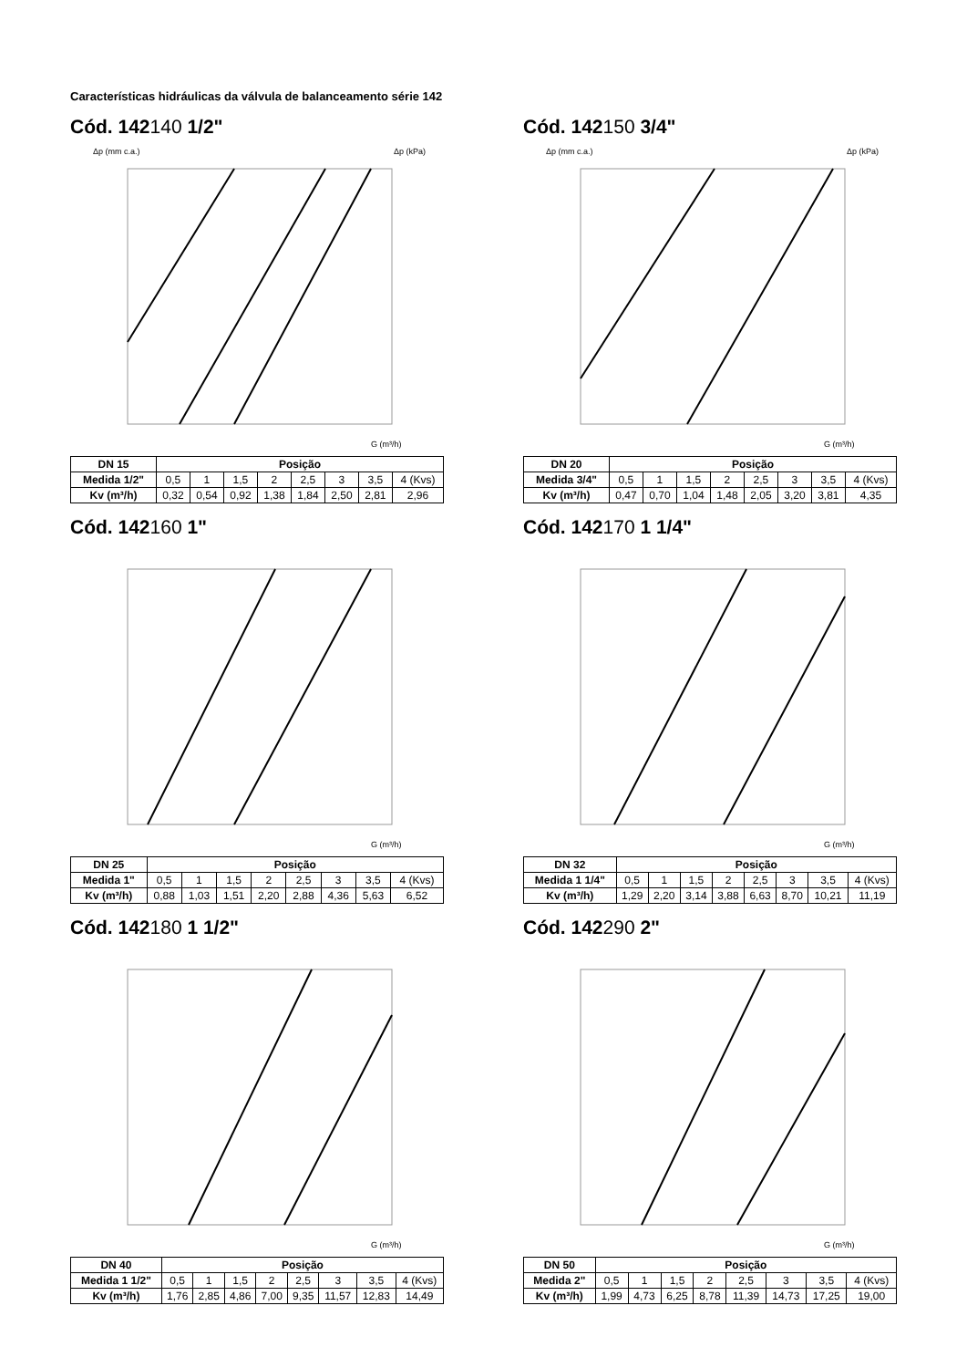Características hidráulicas da válvula de balanceamento série 142
Cód. 142140 1/2"
Δp (mm c.a.)
Δp (kPa)
G (m³/h)
| DN 15 | Posição | | | | | | | |
| --- | --- | --- | --- | --- | --- | --- | --- | --- |
| Medida 1/2" | 0,5 | 1 | 1,5 | 2 | 2,5 | 3 | 3,5 | 4 (Kvs) |
| Kv (m³/h) | 0,32 | 0,54 | 0,92 | 1,38 | 1,84 | 2,50 | 2,81 | 2,96 |
Cód. 142150 3/4"
Δp (mm c.a.)
Δp (kPa)
G (m³/h)
| DN 20 | Posição | | | | | | | |
| --- | --- | --- | --- | --- | --- | --- | --- | --- |
| Medida 3/4" | 0,5 | 1 | 1,5 | 2 | 2,5 | 3 | 3,5 | 4 (Kvs) |
| Kv (m³/h) | 0,47 | 0,70 | 1,04 | 1,48 | 2,05 | 3,20 | 3,81 | 4,35 |
Cód. 142160 1"
G (m³/h)
| DN 25 | Posição | | | | | | | |
| --- | --- | --- | --- | --- | --- | --- | --- | --- |
| Medida 1" | 0,5 | 1 | 1,5 | 2 | 2,5 | 3 | 3,5 | 4 (Kvs) |
| Kv (m³/h) | 0,88 | 1,03 | 1,51 | 2,20 | 2,88 | 4,36 | 5,63 | 6,52 |
Cód. 142170 1 1/4"
G (m³/h)
| DN 32 | Posição | | | | | | | |
| --- | --- | --- | --- | --- | --- | --- | --- | --- |
| Medida 1 1/4" | 0,5 | 1 | 1,5 | 2 | 2,5 | 3 | 3,5 | 4 (Kvs) |
| Kv (m³/h) | 1,29 | 2,20 | 3,14 | 3,88 | 6,63 | 8,70 | 10,21 | 11,19 |
Cód. 142180 1 1/2"
G (m³/h)
| DN 40 | Posição | | | | | | | |
| --- | --- | --- | --- | --- | --- | --- | --- | --- |
| Medida 1 1/2" | 0,5 | 1 | 1,5 | 2 | 2,5 | 3 | 3,5 | 4 (Kvs) |
| Kv (m³/h) | 1,76 | 2,85 | 4,86 | 7,00 | 9,35 | 11,57 | 12,83 | 14,49 |
Cód. 142290 2"
G (m³/h)
| DN 50 | Posição | | | | | | | |
| --- | --- | --- | --- | --- | --- | --- | --- | --- |
| Medida 2" | 0,5 | 1 | 1,5 | 2 | 2,5 | 3 | 3,5 | 4 (Kvs) |
| Kv (m³/h) | 1,99 | 4,73 | 6,25 | 8,78 | 11,39 | 14,73 | 17,25 | 19,00 |